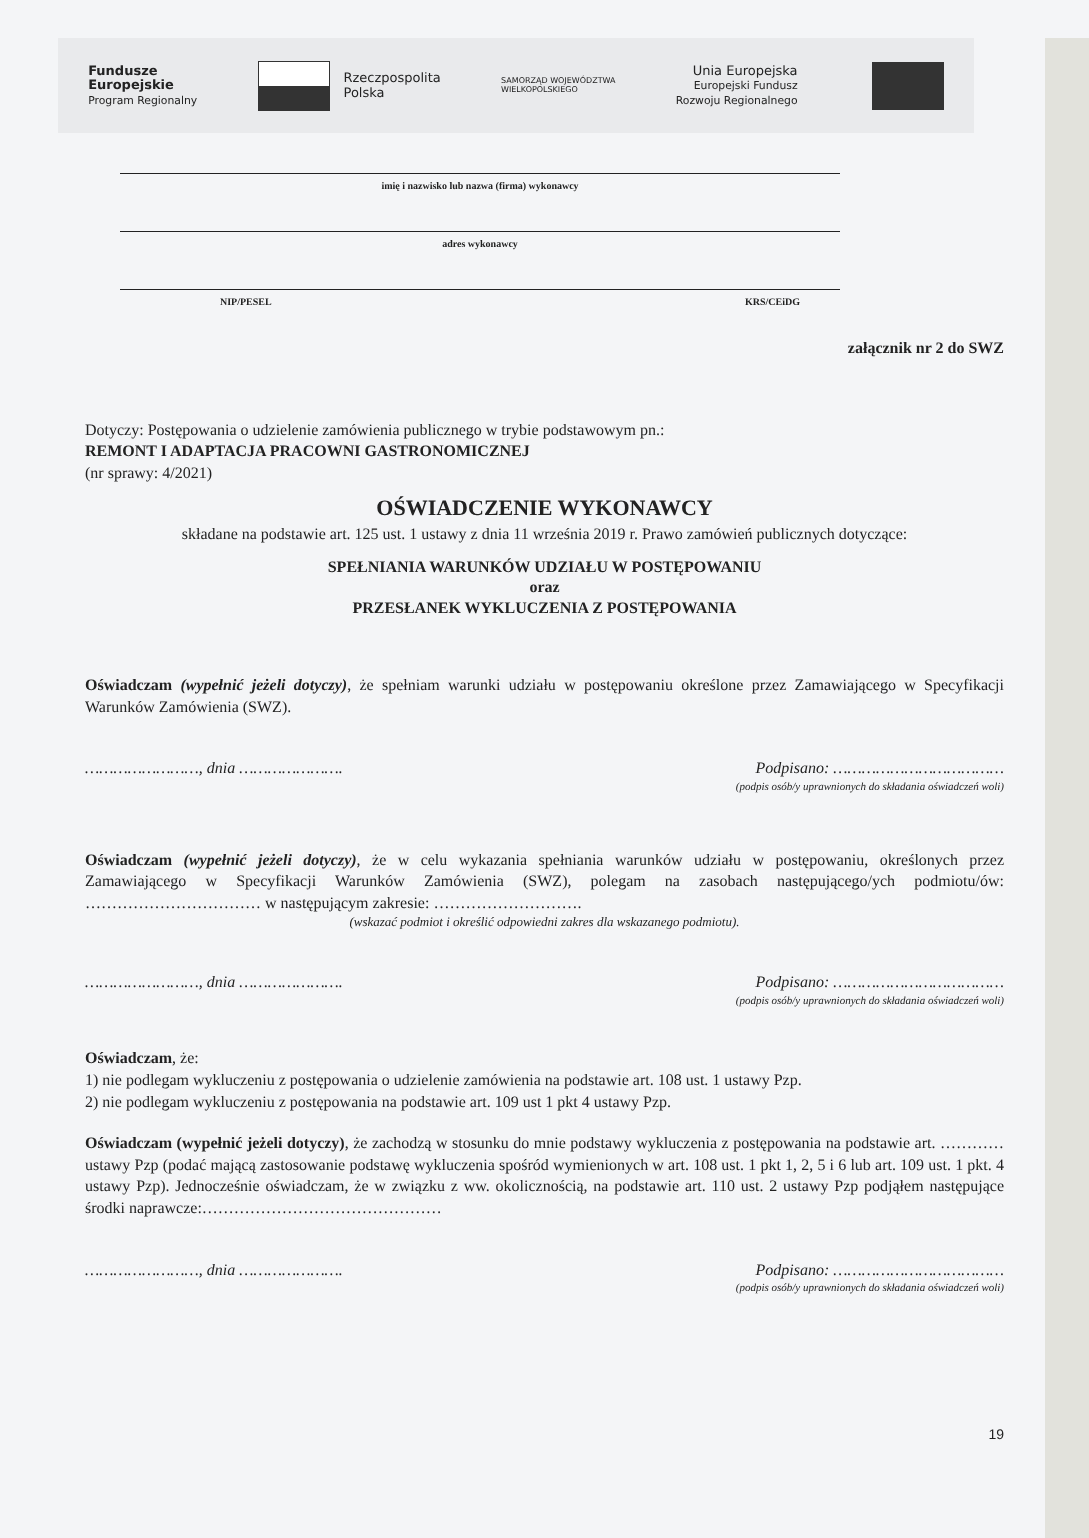Fundusze
Europejskie
Program Regionalny
Rzeczpospolita
Polska
SAMORZĄD WOJEWÓDZTWA
WIELKOPOLSKIEGO
Unia Europejska
Europejski Fundusz
Rozwoju Regionalnego
imię i nazwisko lub nazwa (firma) wykonawcy
adres wykonawcy
NIP/PESEL KRS/CEiDG
załącznik nr 2 do SWZ
Dotyczy: Postępowania o udzielenie zamówienia publicznego w trybie podstawowym pn.:
REMONT I ADAPTACJA PRACOWNI GASTRONOMICZNEJ
(nr sprawy: 4/2021)
OŚWIADCZENIE WYKONAWCY
składane na podstawie art. 125 ust. 1 ustawy z dnia 11 września 2019 r. Prawo zamówień publicznych dotyczące:
SPEŁNIANIA WARUNKÓW UDZIAŁU W POSTĘPOWANIU
oraz
PRZESŁANEK WYKLUCZENIA Z POSTĘPOWANIA
Oświadczam (wypełnić jeżeli dotyczy), że spełniam warunki udziału w postępowaniu określone przez Zamawiającego w Specyfikacji Warunków Zamówienia (SWZ).
……………………, dnia …………………. Podpisano: ………………………………
(podpis osób/y uprawnionych do składania oświadczeń woli)
Oświadczam (wypełnić jeżeli dotyczy), że w celu wykazania spełniania warunków udziału w postępowaniu, określonych przez Zamawiającego w Specyfikacji Warunków Zamówienia (SWZ), polegam na zasobach następującego/ych podmiotu/ów: …………………………… w następującym zakresie: ……………………….
(wskazać podmiot i określić odpowiedni zakres dla wskazanego podmiotu).
……………………, dnia …………………. Podpisano: ………………………………
(podpis osób/y uprawnionych do składania oświadczeń woli)
Oświadczam, że:
1) nie podlegam wykluczeniu z postępowania o udzielenie zamówienia na podstawie art. 108 ust. 1 ustawy Pzp.
2) nie podlegam wykluczeniu z postępowania na podstawie art. 109 ust 1 pkt 4 ustawy Pzp.
Oświadczam (wypełnić jeżeli dotyczy), że zachodzą w stosunku do mnie podstawy wykluczenia z postępowania na podstawie art. ………… ustawy Pzp (podać mającą zastosowanie podstawę wykluczenia spośród wymienionych w art. 108 ust. 1 pkt 1, 2, 5 i 6 lub art. 109 ust. 1 pkt. 4 ustawy Pzp). Jednocześnie oświadczam, że w związku z ww. okolicznością, na podstawie art. 110 ust. 2 ustawy Pzp podjąłem następujące środki naprawcze:………………………………………
……………………, dnia …………………. Podpisano: ………………………………
(podpis osób/y uprawnionych do składania oświadczeń woli)
19